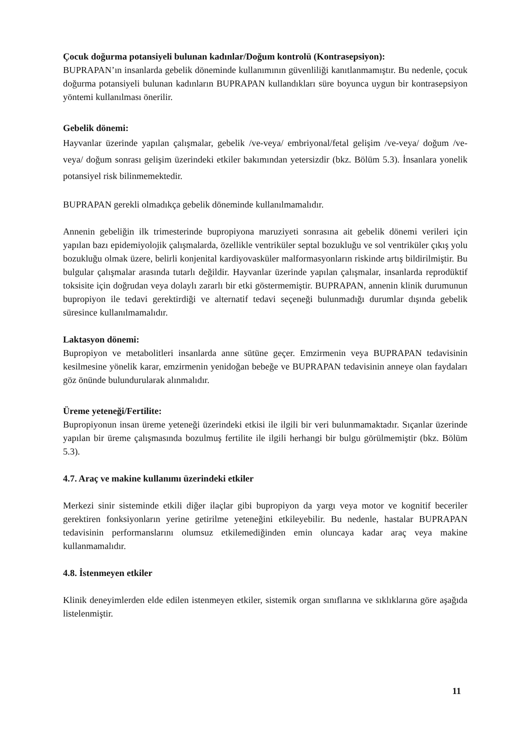Çocuk doğurma potansiyeli bulunan kadınlar/Doğum kontrolü (Kontrasepsiyon):
BUPRAPAN’ın insanlarda gebelik döneminde kullanımının güvenliliği kanıtlanmamıştır. Bu nedenle, çocuk doğurma potansiyeli bulunan kadınların BUPRAPAN kullandıkları süre boyunca uygun bir kontrasepsiyon yöntemi kullanılması önerilir.
Gebelik dönemi:
Hayvanlar üzerinde yapılan çalışmalar, gebelik /ve-veya/ embriyonal/fetal gelişim /ve-veya/ doğum /ve-veya/ doğum sonrası gelişim üzerindeki etkiler bakımından yetersizdir (bkz. Bölüm 5.3). İnsanlara yonelik potansiyel risk bilinmemektedir.
BUPRAPAN gerekli olmadıkça gebelik döneminde kullanılmamalıdır.
Annenin gebeliğin ilk trimesterinde bupropiyona maruziyeti sonrasına ait gebelik dönemi verileri için yapılan bazı epidemiyolojik çalışmalarda, özellikle ventriküler septal bozukluğu ve sol ventriküler çıkış yolu bozukluğu olmak üzere, belirli konjenital kardiyovasküler malformasyonların riskinde artış bildirilmiştir. Bu bulgular çalışmalar arasında tutarlı değildir. Hayvanlar üzerinde yapılan çalışmalar, insanlarda reprodüktif toksisite için doğrudan veya dolaylı zararlı bir etki göstermemiştir. BUPRAPAN, annenin klinik durumunun bupropiyon ile tedavi gerektirdiği ve alternatif tedavi seçeneği bulunmadığı durumlar dışında gebelik süresince kullanılmamalıdır.
Laktasyon dönemi:
Bupropiyon ve metabolitleri insanlarda anne sütüne geçer. Emzirmenin veya BUPRAPAN tedavisinin kesilmesine yönelik karar, emzirmenin yenidoğan bebeğe ve BUPRAPAN tedavisinin anneye olan faydaları göz önünde bulundurularak alınmalıdır.
Üreme yeteneği/Fertilite:
Bupropiyonun insan üreme yeteneği üzerindeki etkisi ile ilgili bir veri bulunmamaktadır. Sıçanlar üzerinde yapılan bir üreme çalışmasında bozulmuş fertilite ile ilgili herhangi bir bulgu görülmemiştir (bkz. Bölüm 5.3).
4.7. Araç ve makine kullanımı üzerindeki etkiler
Merkezi sinir sisteminde etkili diğer ilaçlar gibi bupropiyon da yargı veya motor ve kognitif beceriler gerektiren fonksiyonların yerine getirilme yeteneğini etkileyebilir. Bu nedenle, hastalar BUPRAPAN tedavisinin performanslarını olumsuz etkilemediğinden emin oluncaya kadar araç veya makine kullanmamalıdır.
4.8. İstenmeyen etkiler
Klinik deneyimlerden elde edilen istenmeyen etkiler, sistemik organ sınıflarına ve sıklıklarına göre aşağıda listelenmiştir.
11